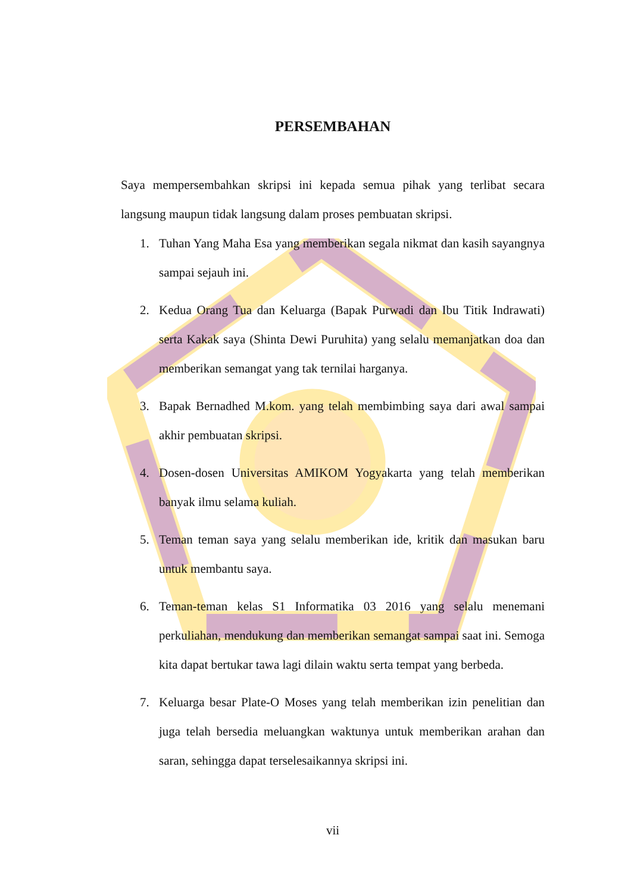PERSEMBAHAN
Saya mempersembahkan skripsi ini kepada semua pihak yang terlibat secara langsung maupun tidak langsung dalam proses pembuatan skripsi.
1. Tuhan Yang Maha Esa yang memberikan segala nikmat dan kasih sayangnya sampai sejauh ini.
2. Kedua Orang Tua dan Keluarga (Bapak Purwadi dan Ibu Titik Indrawati) serta Kakak saya (Shinta Dewi Puruhita) yang selalu memanjatkan doa dan memberikan semangat yang tak ternilai harganya.
3. Bapak Bernadhed M.kom. yang telah membimbing saya dari awal sampai akhir pembuatan skripsi.
4. Dosen-dosen Universitas AMIKOM Yogyakarta yang telah memberikan banyak ilmu selama kuliah.
5. Teman teman saya yang selalu memberikan ide, kritik dan masukan baru untuk membantu saya.
6. Teman-teman kelas S1 Informatika 03 2016 yang selalu menemani perkuliahan, mendukung dan memberikan semangat sampai saat ini. Semoga kita dapat bertukar tawa lagi dilain waktu serta tempat yang berbeda.
7. Keluarga besar Plate-O Moses yang telah memberikan izin penelitian dan juga telah bersedia meluangkan waktunya untuk memberikan arahan dan saran, sehingga dapat terselesaikannya skripsi ini.
vii